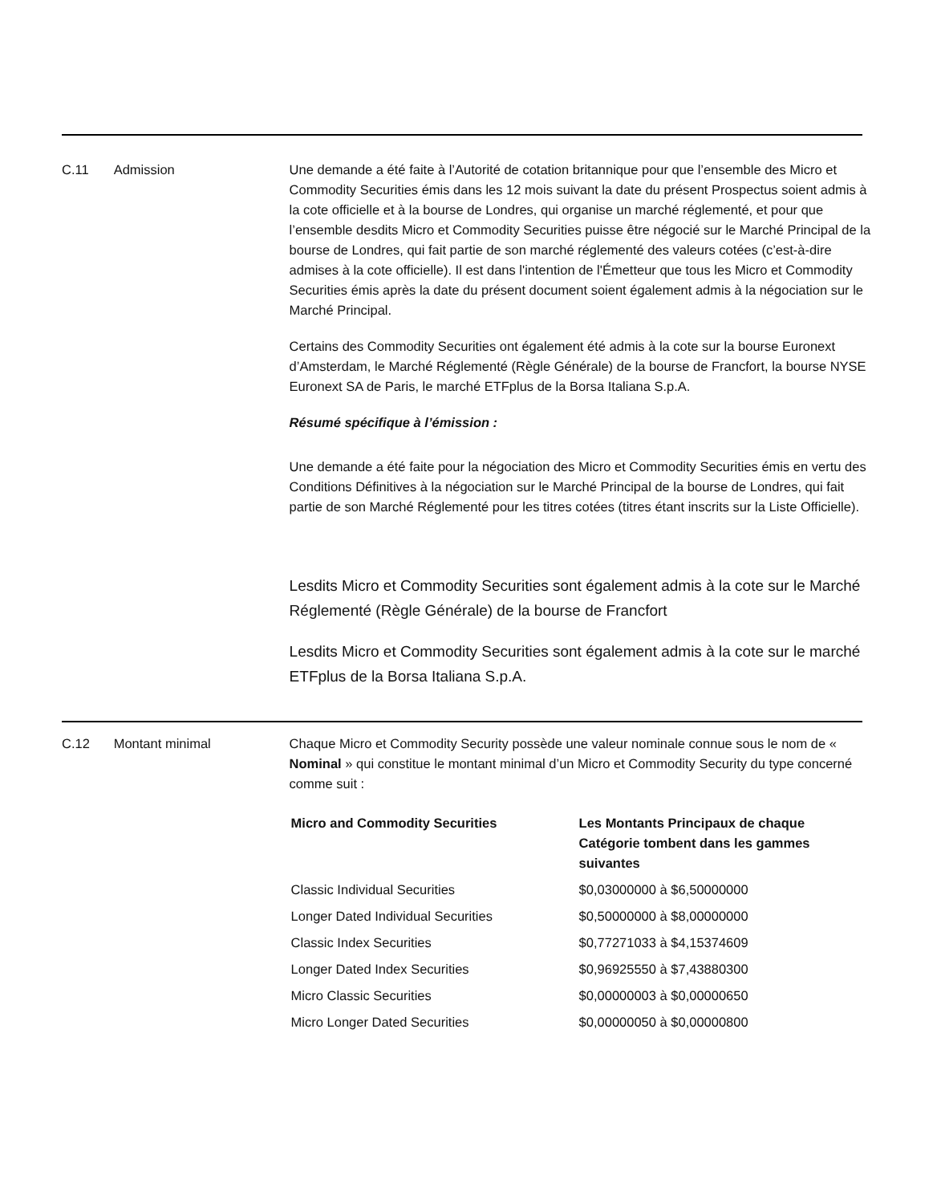C.11 Admission Une demande a été faite à l’Autorité de cotation britannique pour que l’ensemble des Micro et Commodity Securities émis dans les 12 mois suivant la date du présent Prospectus soient admis à la cote officielle et à la bourse de Londres, qui organise un marché réglementé, et pour que l’ensemble desdits Micro et Commodity Securities puisse être négocié sur le Marché Principal de la bourse de Londres, qui fait partie de son marché réglementé des valeurs cotées (c’est-à-dire admises à la cote officielle). Il est dans l'intention de l'Émetteur que tous les Micro et Commodity Securities émis après la date du présent document soient également admis à la négociation sur le Marché Principal.
Certains des Commodity Securities ont également été admis à la cote sur la bourse Euronext d’Amsterdam, le Marché Réglementé (Règle Générale) de la bourse de Francfort, la bourse NYSE Euronext SA de Paris, le marché ETFplus de la Borsa Italiana S.p.A.
Résumé spécifique à l’émission :
Une demande a été faite pour la négociation des Micro et Commodity Securities émis en vertu des Conditions Définitives à la négociation sur le Marché Principal de la bourse de Londres, qui fait partie de son Marché Réglementé pour les titres cotées (titres étant inscrits sur la Liste Officielle).
Lesdits Micro et Commodity Securities sont également admis à la cote sur le Marché Réglementé (Règle Générale) de la bourse de Francfort
Lesdits Micro et Commodity Securities sont également admis à la cote sur le marché ETFplus de la Borsa Italiana S.p.A.
C.12 Montant minimal Chaque Micro et Commodity Security possède une valeur nominale connue sous le nom de « Nominal » qui constitue le montant minimal d’un Micro et Commodity Security du type concerné comme suit :
| Micro and Commodity Securities | Les Montants Principaux de chaque Catégorie tombent dans les gammes suivantes |
| --- | --- |
| Classic Individual Securities | $0,03000000 à $6,50000000 |
| Longer Dated Individual Securities | $0,50000000 à $8,00000000 |
| Classic Index Securities | $0,77271033 à $4,15374609 |
| Longer Dated Index Securities | $0,96925550 à $7,43880300 |
| Micro Classic Securities | $0,00000003 à $0,00000650 |
| Micro Longer Dated Securities | $0,00000050 à $0,00000800 |